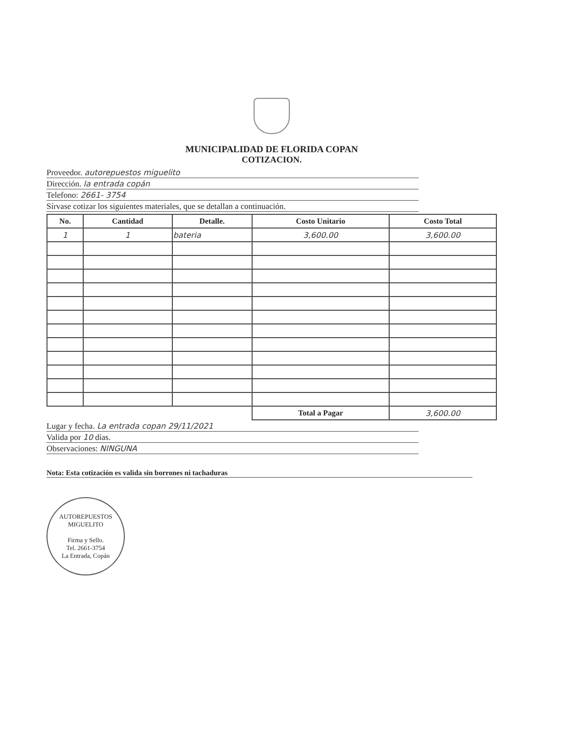MUNICIPALIDAD DE FLORIDA COPAN
COTIZACION.
Proveedor. autorepuestos miguelito
Dirección. la entrada copán
Telefono: 2661- 3754
Sírvase cotizar los siguientes materiales, que se detallan a continuación.
| No. | Cantidad | Detalle. | Costo Unitario | Costo Total |
| --- | --- | --- | --- | --- |
| 1 | 1 | bateria | 3,600.00 | 3,600.00 |
| | | | Total a Pagar | 3,600.00 |
Lugar y fecha. La entrada copan 29/11/2021
Valida por 10 días.
Observaciones: NINGUNA
Nota: Esta cotización es valida sin borrones ni tachaduras
AUTOREPUESTOS MIGUELITO
Firma y Sello.
Tel. 2661-3754
La Entrada, Copán